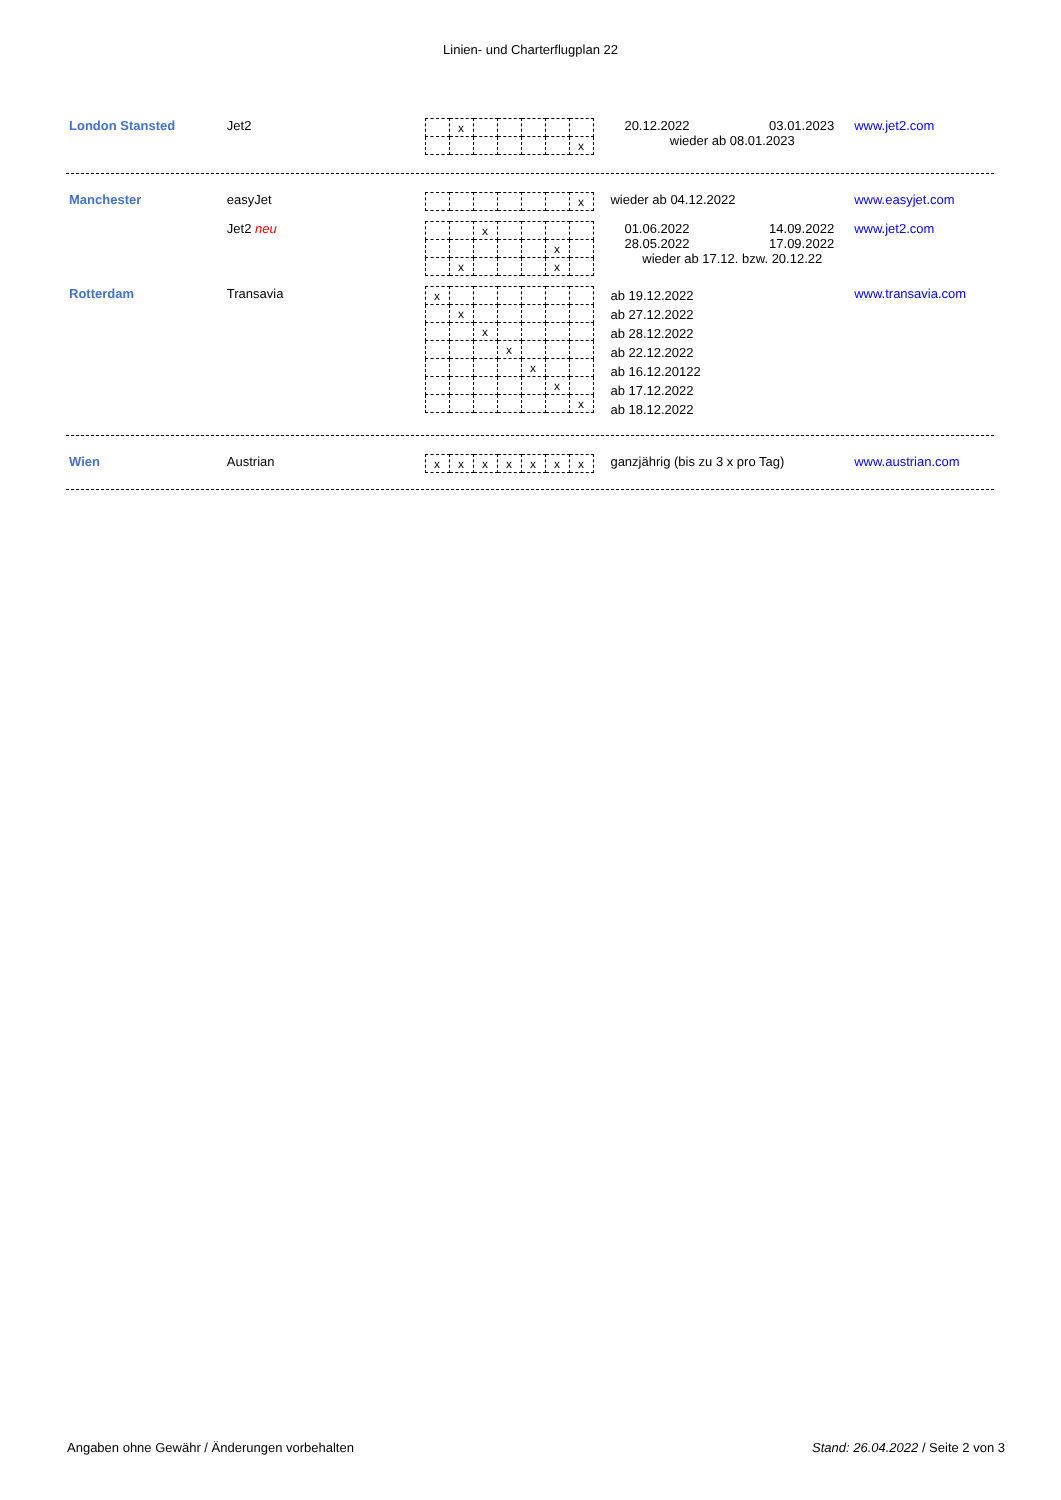Linien- und Charterflugplan 22
London Stansted Jet2
| | x | | | | | |
| | | | | | | x |
20.12.2022 03.01.2023
wieder ab 08.01.2023
www.jet2.com
Manchester easyJet
| | | | | | | x |
wieder ab 04.12.2022 www.easyjet.com
Jet2 neu
| | | x | | | | |
| | | | | | x | |
| | x | | | | x | |
01.06.2022 14.09.2022
28.05.2022 17.09.2022
wieder ab 17.12. bzw. 20.12.22
www.jet2.com
Rotterdam Transavia
| x | | | | | | |
| | x | | | | | |
| | | x | | | | |
| | | | x | | | |
| | | | | x | | |
| | | | | | x | |
| | | | | | | x |
ab 19.12.2022
ab 27.12.2022
ab 28.12.2022
ab 22.12.2022
ab 16.12.20122
ab 17.12.2022
ab 18.12.2022
www.transavia.com
Wien Austrian
| x | x | x | x | x | x | x |
ganzjährig (bis zu 3 x pro Tag) www.austrian.com
Angaben ohne Gewähr / Änderungen vorbehalten Stand: 26.04.2022 / Seite 2 von 3